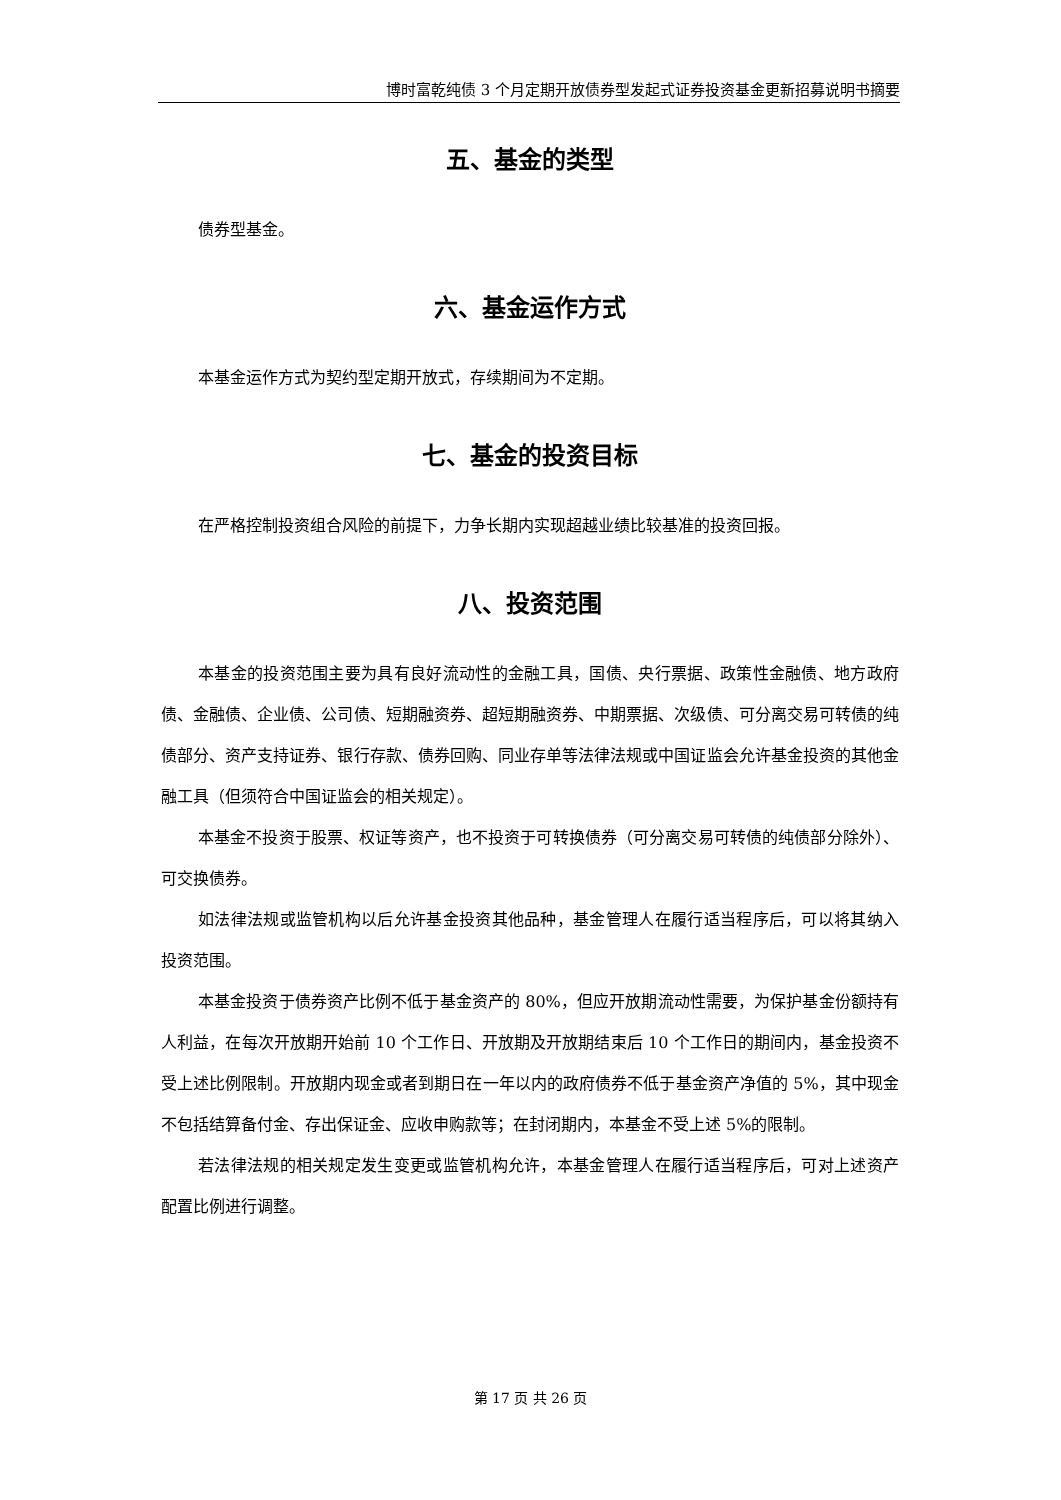博时富乾纯债 3 个月定期开放债券型发起式证券投资基金更新招募说明书摘要
五、基金的类型
债券型基金。
六、基金运作方式
本基金运作方式为契约型定期开放式，存续期间为不定期。
七、基金的投资目标
在严格控制投资组合风险的前提下，力争长期内实现超越业绩比较基准的投资回报。
八、投资范围
本基金的投资范围主要为具有良好流动性的金融工具，国债、央行票据、政策性金融债、地方政府债、金融债、企业债、公司债、短期融资券、超短期融资券、中期票据、次级债、可分离交易可转债的纯债部分、资产支持证券、银行存款、债券回购、同业存单等法律法规或中国证监会允许基金投资的其他金融工具（但须符合中国证监会的相关规定）。
本基金不投资于股票、权证等资产，也不投资于可转换债券（可分离交易可转债的纯债部分除外）、可交换债券。
如法律法规或监管机构以后允许基金投资其他品种，基金管理人在履行适当程序后，可以将其纳入投资范围。
本基金投资于债券资产比例不低于基金资产的 80%，但应开放期流动性需要，为保护基金份额持有人利益，在每次开放期开始前 10 个工作日、开放期及开放期结束后 10 个工作日的期间内，基金投资不受上述比例限制。开放期内现金或者到期日在一年以内的政府债券不低于基金资产净值的 5%，其中现金不包括结算备付金、存出保证金、应收申购款等；在封闭期内，本基金不受上述 5%的限制。
若法律法规的相关规定发生变更或监管机构允许，本基金管理人在履行适当程序后，可对上述资产配置比例进行调整。
第 17 页 共 26 页